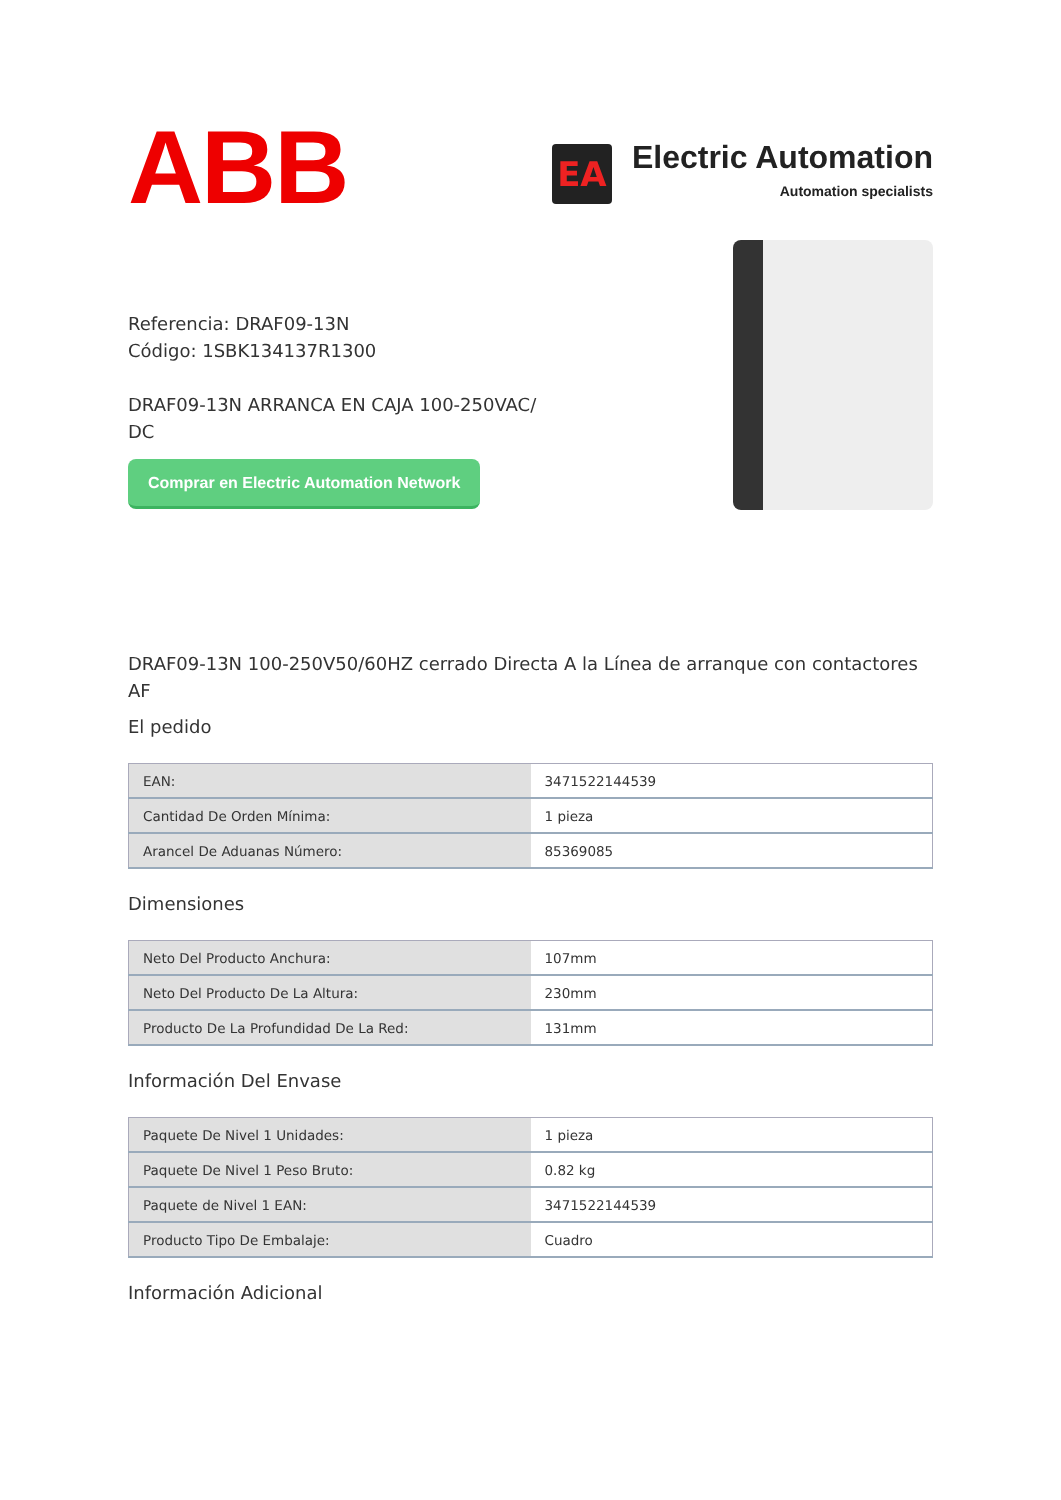ABB
EA
Electric Automation
Automation specialists
Referencia: DRAF09-13N
Código: 1SBK134137R1300
DRAF09-13N ARRANCA EN CAJA 100-250VAC/
DC
Comprar en Electric Automation Network
DRAF09-13N 100-250V50/60HZ cerrado Directa A la Línea de arranque con contactores AF
El pedido
| EAN: | 3471522144539 |
| Cantidad De Orden Mínima: | 1 pieza |
| Arancel De Aduanas Número: | 85369085 |
Dimensiones
| Neto Del Producto Anchura: | 107mm |
| Neto Del Producto De La Altura: | 230mm |
| Producto De La Profundidad De La Red: | 131mm |
Información Del Envase
| Paquete De Nivel 1 Unidades: | 1 pieza |
| Paquete De Nivel 1 Peso Bruto: | 0.82 kg |
| Paquete de Nivel 1 EAN: | 3471522144539 |
| Producto Tipo De Embalaje: | Cuadro |
Información Adicional